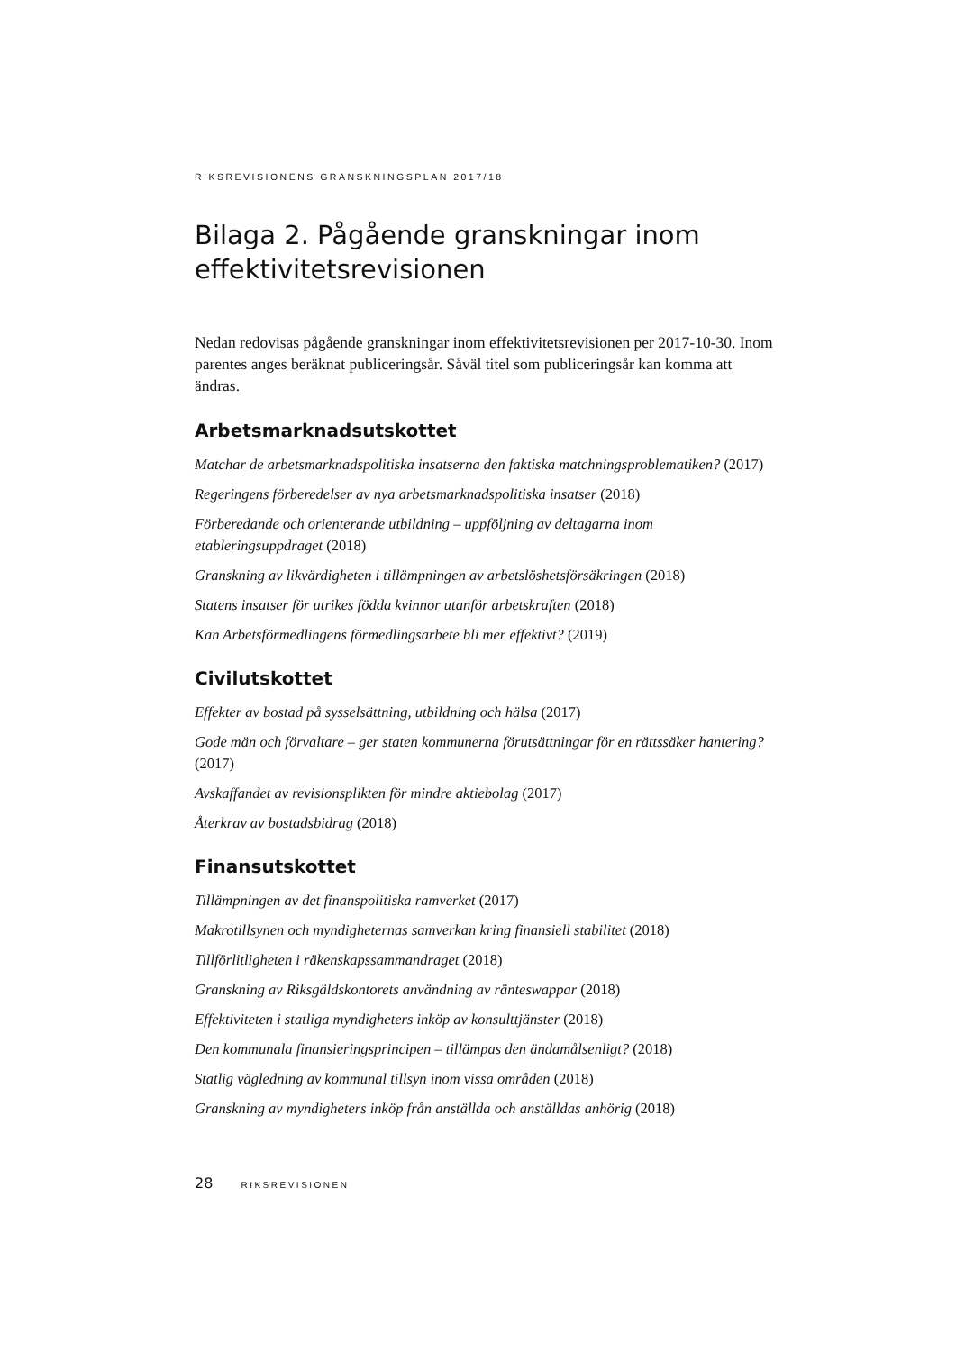RIKSREVISIONENS GRANSKNINGSPLAN 2017/18
Bilaga 2. Pågående granskningar inom effektivitetsrevisionen
Nedan redovisas pågående granskningar inom effektivitetsrevisionen per 2017-10-30. Inom parentes anges beräknat publiceringsår. Såväl titel som publiceringsår kan komma att ändras.
Arbetsmarknadsutskottet
Matchar de arbetsmarknadspolitiska insatserna den faktiska matchningsproblematiken? (2017)
Regeringens förberedelser av nya arbetsmarknadspolitiska insatser (2018)
Förberedande och orienterande utbildning – uppföljning av deltagarna inom etableringsuppdraget (2018)
Granskning av likvärdigheten i tillämpningen av arbetslöshetsförsäkringen (2018)
Statens insatser för utrikes födda kvinnor utanför arbetskraften (2018)
Kan Arbetsförmedlingens förmedlingsarbete bli mer effektivt? (2019)
Civilutskottet
Effekter av bostad på sysselsättning, utbildning och hälsa (2017)
Gode män och förvaltare – ger staten kommunerna förutsättningar för en rättssäker hantering? (2017)
Avskaffandet av revisionsplikten för mindre aktiebolag (2017)
Återkrav av bostadsbidrag (2018)
Finansutskottet
Tillämpningen av det finanspolitiska ramverket (2017)
Makrotillsynen och myndigheternas samverkan kring finansiell stabilitet (2018)
Tillförlitligheten i räkenskapssammandraget (2018)
Granskning av Riksgäldskontorets användning av ränteswappar (2018)
Effektiviteten i statliga myndigheters inköp av konsulttjänster (2018)
Den kommunala finansieringsprincipen – tillämpas den ändamålsenligt? (2018)
Statlig vägledning av kommunal tillsyn inom vissa områden (2018)
Granskning av myndigheters inköp från anställda och anställdas anhörig (2018)
28 RIKSREVISIONEN